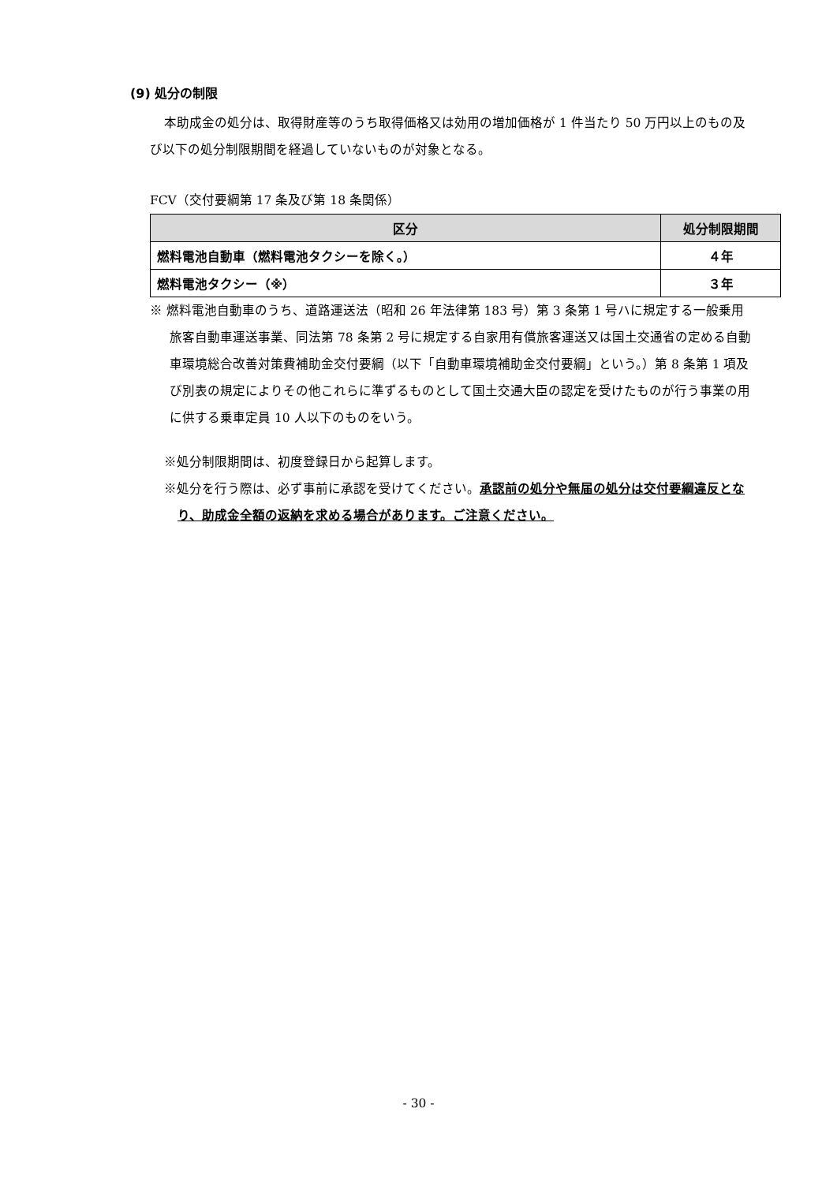(9) 処分の制限
本助成金の処分は、取得財産等のうち取得価格又は効用の増加価格が 1 件当たり 50 万円以上のもの及び以下の処分制限期間を経過していないものが対象となる。
FCV（交付要綱第 17 条及び第 18 条関係）
| 区分 | 処分制限期間 |
| --- | --- |
| 燃料電池自動車（燃料電池タクシーを除く。） | ４年 |
| 燃料電池タクシー（※） | ３年 |
※ 燃料電池自動車のうち、道路運送法（昭和 26 年法律第 183 号）第 3 条第 1 号ハに規定する一般乗用旅客自動車運送事業、同法第 78 条第 2 号に規定する自家用有償旅客運送又は国土交通省の定める自動車環境総合改善対策費補助金交付要綱（以下「自動車環境補助金交付要綱」という。）第 8 条第 1 項及び別表の規定によりその他これらに準ずるものとして国土交通大臣の認定を受けたものが行う事業の用に供する乗車定員 10 人以下のものをいう。
※処分制限期間は、初度登録日から起算します。
※処分を行う際は、必ず事前に承認を受けてください。承認前の処分や無届の処分は交付要綱違反となり、助成金全額の返納を求める場合があります。ご注意ください。
- 30 -